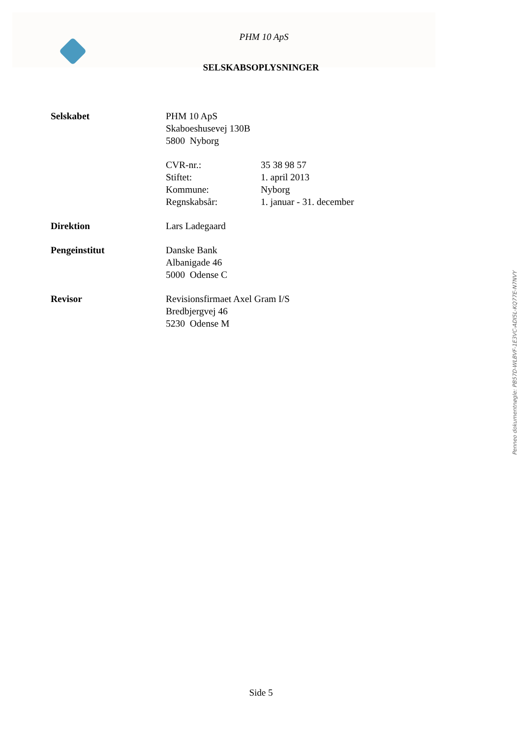PHM 10 ApS
SELSKABSOPLYSNINGER
| Selskabet | PHM 10 ApS Skaboeshusevej 130B 5800 Nyborg | |
| | CVR-nr.: | 35 38 98 57 |
| | Stiftet: | 1. april 2013 |
| | Kommune: | Nyborg |
| | Regnskabsår: | 1. januar - 31. december |
| Direktion | Lars Ladegaard | |
| Pengeinstitut | Danske Bank Albanigade 46 5000 Odense C | |
| Revisor | Revisionsfirmaet Axel Gram I/S Bredbjergvej 46 5230 Odense M | |
Penneo dokumentnøgle: PB57D-WLBVF-1E3VC-ADI5L-KQ77E-N7NVY
Side 5